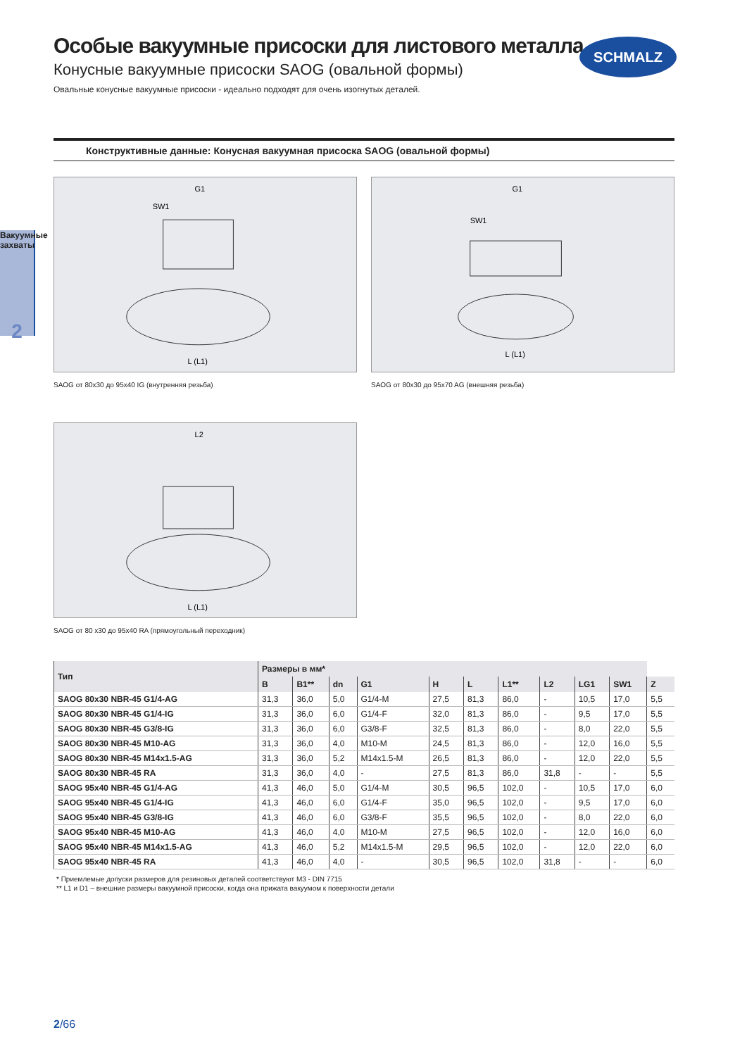SCHMALZ
Вакуумные захваты
2
Особые вакуумные присоски для листового металла
Конусные вакуумные присоски SAOG (овальной формы)
Овальные конусные вакуумные присоски - идеально подходят для очень изогнутых деталей.
Конструктивные данные: Конусная вакуумная присоска SAOG (овальной формы)
G1
SW1
L (L1)
SAOG от 80x30 до 95x40 IG (внутренняя резьба)
G1
SW1
L (L1)
SAOG от 80x30 до 95x70 AG (внешняя резьба)
L2
L (L1)
SAOG от 80 x30 до 95x40 RA (прямоугольный переходник)
| Тип | Размеры в мм* | | | | | | | | | | |
| --- | --- | --- | --- | --- | --- | --- | --- | --- | --- | --- | --- |
| | B | B1** | dn | G1 | H | L | L1** | L2 | LG1 | SW1 | Z |
| SAOG 80x30 NBR-45 G1/4-AG | 31,3 | 36,0 | 5,0 | G1/4-M | 27,5 | 81,3 | 86,0 | - | 10,5 | 17,0 | 5,5 |
| SAOG 80x30 NBR-45 G1/4-IG | 31,3 | 36,0 | 6,0 | G1/4-F | 32,0 | 81,3 | 86,0 | - | 9,5 | 17,0 | 5,5 |
| SAOG 80x30 NBR-45 G3/8-IG | 31,3 | 36,0 | 6,0 | G3/8-F | 32,5 | 81,3 | 86,0 | - | 8,0 | 22,0 | 5,5 |
| SAOG 80x30 NBR-45 M10-AG | 31,3 | 36,0 | 4,0 | M10-M | 24,5 | 81,3 | 86,0 | - | 12,0 | 16,0 | 5,5 |
| SAOG 80x30 NBR-45 M14x1.5-AG | 31,3 | 36,0 | 5,2 | M14x1.5-M | 26,5 | 81,3 | 86,0 | - | 12,0 | 22,0 | 5,5 |
| SAOG 80x30 NBR-45 RA | 31,3 | 36,0 | 4,0 | - | 27,5 | 81,3 | 86,0 | 31,8 | - | - | 5,5 |
| SAOG 95x40 NBR-45 G1/4-AG | 41,3 | 46,0 | 5,0 | G1/4-M | 30,5 | 96,5 | 102,0 | - | 10,5 | 17,0 | 6,0 |
| SAOG 95x40 NBR-45 G1/4-IG | 41,3 | 46,0 | 6,0 | G1/4-F | 35,0 | 96,5 | 102,0 | - | 9,5 | 17,0 | 6,0 |
| SAOG 95x40 NBR-45 G3/8-IG | 41,3 | 46,0 | 6,0 | G3/8-F | 35,5 | 96,5 | 102,0 | - | 8,0 | 22,0 | 6,0 |
| SAOG 95x40 NBR-45 M10-AG | 41,3 | 46,0 | 4,0 | M10-M | 27,5 | 96,5 | 102,0 | - | 12,0 | 16,0 | 6,0 |
| SAOG 95x40 NBR-45 M14x1.5-AG | 41,3 | 46,0 | 5,2 | M14x1.5-M | 29,5 | 96,5 | 102,0 | - | 12,0 | 22,0 | 6,0 |
| SAOG 95x40 NBR-45 RA | 41,3 | 46,0 | 4,0 | - | 30,5 | 96,5 | 102,0 | 31,8 | - | - | 6,0 |
* Приемлемые допуски размеров для резиновых деталей соответствуют M3 - DIN 7715
** L1 и D1 – внешние размеры вакуумной присоски, когда она прижата вакуумом к поверхности детали
2/66